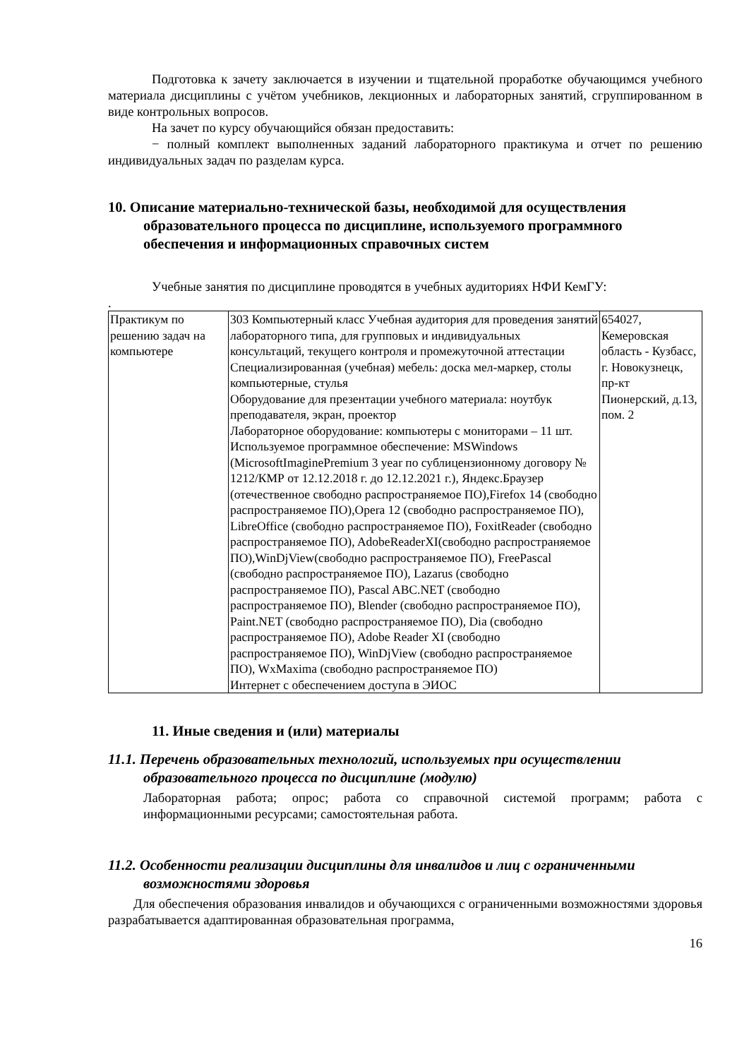Подготовка к зачету заключается в изучении и тщательной проработке обучающимся учебного материала дисциплины с учётом учебников, лекционных и лабораторных занятий, сгруппированном в виде контрольных вопросов.
На зачет по курсу обучающийся обязан предоставить:
− полный комплект выполненных заданий лабораторного практикума и отчет по решению индивидуальных задач по разделам курса.
10. Описание материально-технической базы, необходимой для осуществления образовательного процесса по дисциплине, используемого программного обеспечения и информационных справочных систем
Учебные занятия по дисциплине проводятся в учебных аудиториях НФИ КемГУ:
.
| Практикум по решению задач на компьютере | 303 Компьютерный класс Учебная аудитория для проведения занятий лабораторного типа, для групповых и индивидуальных консультаций, текущего контроля и промежуточной аттестации Специализированная (учебная) мебель: доска мел-маркер, столы компьютерные, стулья Оборудование для презентации учебного материала: ноутбук преподавателя, экран, проектор Лабораторное оборудование: компьютеры с мониторами – 11 шт. Используемое программное обеспечение: MSWindows (MicrosoftImaginePremium 3 year по сублицензионному договору № 1212/КМР от 12.12.2018 г. до 12.12.2021 г.), Яндекс.Браузер (отечественное свободно распространяемое ПО),Firefox 14 (свободно распространяемое ПО),Opera 12 (свободно распространяемое ПО), LibreOffice (свободно распространяемое ПО), FoxitReader (свободно распространяемое ПО), AdobeReaderXI(свободно распространяемое ПО),WinDjView(свободно распространяемое ПО), FreePascal (свободно распространяемое ПО), Lazarus (свободно распространяемое ПО), Pascal ABC.NET (свободно распространяемое ПО), Blender (свободно распространяемое ПО), Paint.NET (свободно распространяемое ПО), Dia (свободно распространяемое ПО), Adobe Reader XI (свободно распространяемое ПО), WinDjView (свободно распространяемое ПО), WxMaxima (свободно распространяемое ПО) Интернет с обеспечением доступа в ЭИОС | 654027, Кемеровская область - Кузбасс, г. Новокузнецк, пр-кт Пионерский, д.13, пом. 2 |
11. Иные сведения и (или) материалы
11.1. Перечень образовательных технологий, используемых при осуществлении образовательного процесса по дисциплине (модулю)
Лабораторная работа; опрос; работа со справочной системой программ; работа с информационными ресурсами; самостоятельная работа.
11.2. Особенности реализации дисциплины для инвалидов и лиц с ограниченными возможностями здоровья
Для обеспечения образования инвалидов и обучающихся с ограниченными возможностями здоровья разрабатывается адаптированная образовательная программа,
16